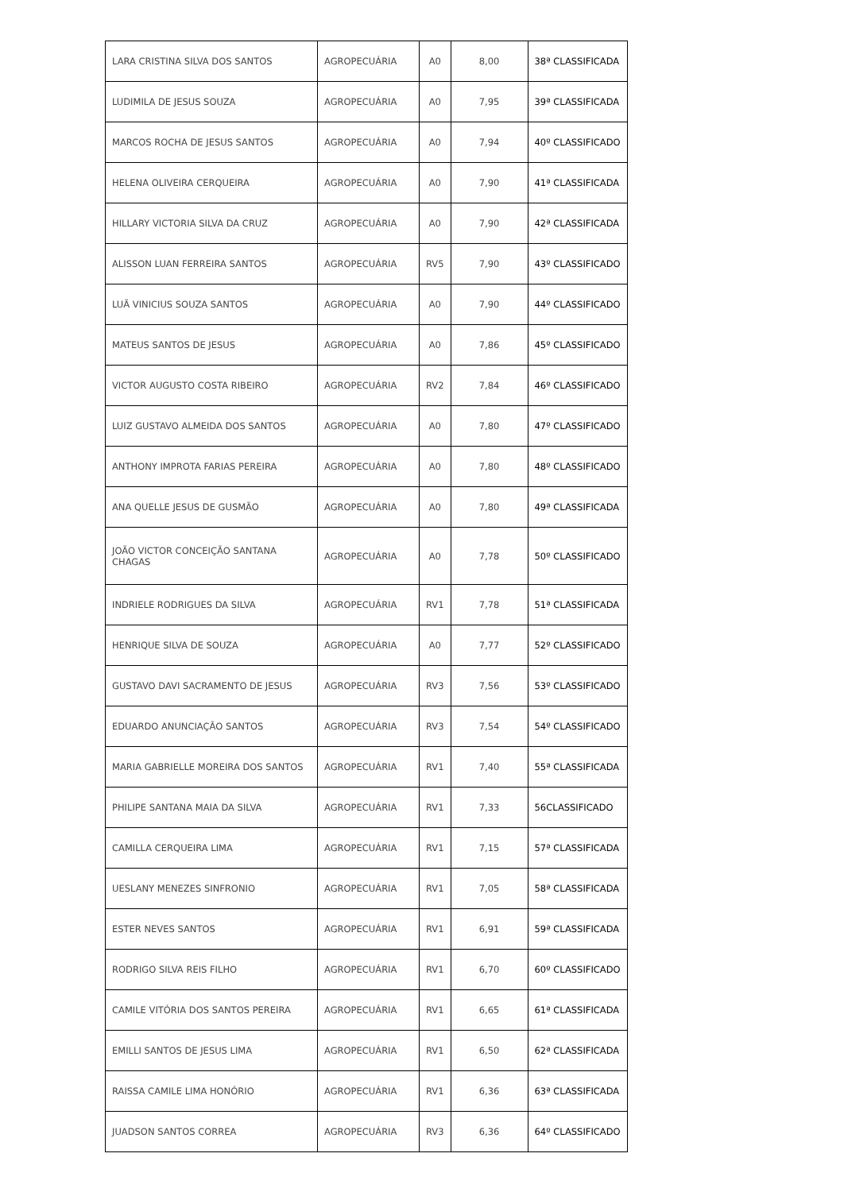| LARA CRISTINA SILVA DOS SANTOS | AGROPECUÁRIA | A0 | 8,00 | 38ª CLASSIFICADA |
| LUDIMILA DE JESUS SOUZA | AGROPECUÁRIA | A0 | 7,95 | 39ª CLASSIFICADA |
| MARCOS ROCHA DE JESUS SANTOS | AGROPECUÁRIA | A0 | 7,94 | 40º CLASSIFICADO |
| HELENA OLIVEIRA CERQUEIRA | AGROPECUÁRIA | A0 | 7,90 | 41ª CLASSIFICADA |
| HILLARY VICTORIA SILVA DA CRUZ | AGROPECUÁRIA | A0 | 7,90 | 42ª CLASSIFICADA |
| ALISSON LUAN FERREIRA SANTOS | AGROPECUÁRIA | RV5 | 7,90 | 43º CLASSIFICADO |
| LUÃ VINICIUS SOUZA SANTOS | AGROPECUÁRIA | A0 | 7,90 | 44º CLASSIFICADO |
| MATEUS SANTOS DE JESUS | AGROPECUÁRIA | A0 | 7,86 | 45º CLASSIFICADO |
| VICTOR AUGUSTO COSTA RIBEIRO | AGROPECUÁRIA | RV2 | 7,84 | 46º CLASSIFICADO |
| LUIZ GUSTAVO ALMEIDA DOS SANTOS | AGROPECUÁRIA | A0 | 7,80 | 47º CLASSIFICADO |
| ANTHONY IMPROTA FARIAS PEREIRA | AGROPECUÁRIA | A0 | 7,80 | 48º CLASSIFICADO |
| ANA QUELLE JESUS DE GUSMÃO | AGROPECUÁRIA | A0 | 7,80 | 49ª CLASSIFICADA |
| JOÃO VICTOR CONCEIÇÃO SANTANA CHAGAS | AGROPECUÁRIA | A0 | 7,78 | 50º CLASSIFICADO |
| INDRIELE RODRIGUES DA SILVA | AGROPECUÁRIA | RV1 | 7,78 | 51ª CLASSIFICADA |
| HENRIQUE SILVA DE SOUZA | AGROPECUÁRIA | A0 | 7,77 | 52º CLASSIFICADO |
| GUSTAVO DAVI SACRAMENTO DE JESUS | AGROPECUÁRIA | RV3 | 7,56 | 53º CLASSIFICADO |
| EDUARDO ANUNCIAÇÃO SANTOS | AGROPECUÁRIA | RV3 | 7,54 | 54º CLASSIFICADO |
| MARIA GABRIELLE MOREIRA DOS SANTOS | AGROPECUÁRIA | RV1 | 7,40 | 55ª CLASSIFICADA |
| PHILIPE SANTANA MAIA DA SILVA | AGROPECUÁRIA | RV1 | 7,33 | 56CLASSIFICADO |
| CAMILLA CERQUEIRA LIMA | AGROPECUÁRIA | RV1 | 7,15 | 57ª CLASSIFICADA |
| UESLANY MENEZES SINFRONIO | AGROPECUÁRIA | RV1 | 7,05 | 58ª CLASSIFICADA |
| ESTER NEVES SANTOS | AGROPECUÁRIA | RV1 | 6,91 | 59ª CLASSIFICADA |
| RODRIGO SILVA REIS FILHO | AGROPECUÁRIA | RV1 | 6,70 | 60º CLASSIFICADO |
| CAMILE VITÓRIA DOS SANTOS PEREIRA | AGROPECUÁRIA | RV1 | 6,65 | 61ª CLASSIFICADA |
| EMILLI SANTOS DE JESUS LIMA | AGROPECUÁRIA | RV1 | 6,50 | 62ª CLASSIFICADA |
| RAISSA CAMILE LIMA HONÓRIO | AGROPECUÁRIA | RV1 | 6,36 | 63ª CLASSIFICADA |
| JUADSON SANTOS CORREA | AGROPECUÁRIA | RV3 | 6,36 | 64º CLASSIFICADO |